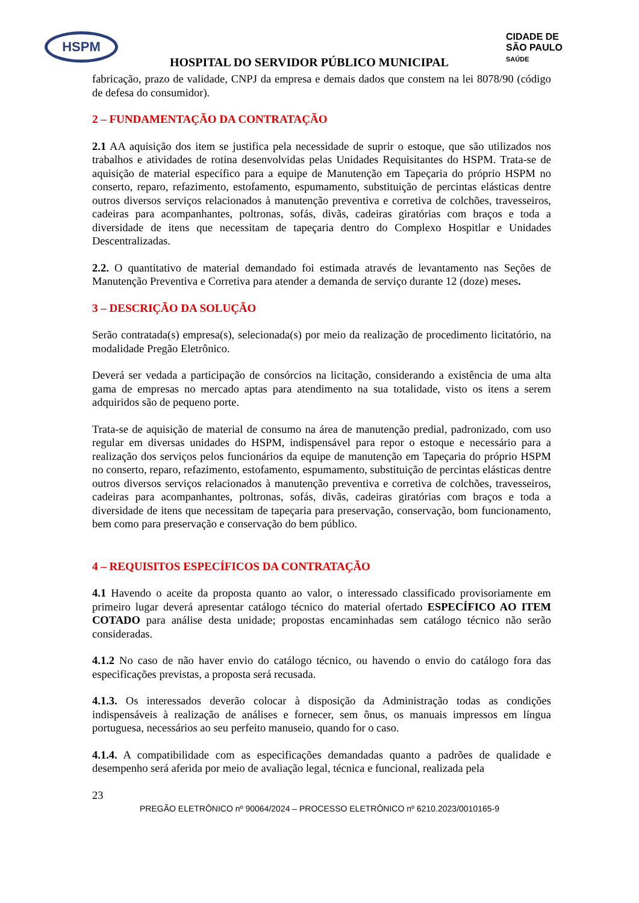HSPM
CIDADE DE
SÃO PAULO
SAÚDE
HOSPITAL DO SERVIDOR PÚBLICO MUNICIPAL
fabricação, prazo de validade, CNPJ da empresa e demais dados que constem na lei 8078/90 (código de defesa do consumidor).
2 – FUNDAMENTAÇÃO DA CONTRATAÇÃO
2.1 AA aquisição dos item se justifica pela necessidade de suprir o estoque, que são utilizados nos trabalhos e atividades de rotina desenvolvidas pelas Unidades Requisitantes do HSPM. Trata-se de aquisição de material específico para a equipe de Manutenção em Tapeçaria do próprio HSPM no conserto, reparo, refazimento, estofamento, espumamento, substituição de percintas elásticas dentre outros diversos serviços relacionados à manutenção preventiva e corretiva de colchões, travesseiros, cadeiras para acompanhantes, poltronas, sofás, divãs, cadeiras giratórias com braços e toda a diversidade de itens que necessitam de tapeçaria dentro do Complexo Hospitlar e Unidades Descentralizadas.
2.2. O quantitativo de material demandado foi estimada através de levantamento nas Seções de Manutenção Preventiva e Corretiva para atender a demanda de serviço durante 12 (doze) meses.
3 – DESCRIÇÃO DA SOLUÇÃO
Serão contratada(s) empresa(s), selecionada(s) por meio da realização de procedimento licitatório, na modalidade Pregão Eletrônico.
Deverá ser vedada a participação de consórcios na licitação, considerando a existência de uma alta gama de empresas no mercado aptas para atendimento na sua totalidade, visto os itens a serem adquiridos são de pequeno porte.
Trata-se de aquisição de material de consumo na área de manutenção predial, padronizado, com uso regular em diversas unidades do HSPM, indispensável para repor o estoque e necessário para a realização dos serviços pelos funcionários da equipe de manutenção em Tapeçaria do próprio HSPM no conserto, reparo, refazimento, estofamento, espumamento, substituição de percintas elásticas dentre outros diversos serviços relacionados à manutenção preventiva e corretiva de colchões, travesseiros, cadeiras para acompanhantes, poltronas, sofás, divãs, cadeiras giratórias com braços e toda a diversidade de itens que necessitam de tapeçaria para preservação, conservação, bom funcionamento, bem como para preservação e conservação do bem público.
4 – REQUISITOS ESPECÍFICOS DA CONTRATAÇÃO
4.1 Havendo o aceite da proposta quanto ao valor, o interessado classificado provisoriamente em primeiro lugar deverá apresentar catálogo técnico do material ofertado ESPECÍFICO AO ITEM COTADO para análise desta unidade; propostas encaminhadas sem catálogo técnico não serão consideradas.
4.1.2 No caso de não haver envio do catálogo técnico, ou havendo o envio do catálogo fora das especificações previstas, a proposta será recusada.
4.1.3. Os interessados deverão colocar à disposição da Administração todas as condições indispensáveis à realização de análises e fornecer, sem ônus, os manuais impressos em língua portuguesa, necessários ao seu perfeito manuseio, quando for o caso.
4.1.4. A compatibilidade com as especificações demandadas quanto a padrões de qualidade e desempenho será aferida por meio de avaliação legal, técnica e funcional, realizada pela
23
PREGÃO ELETRÔNICO nº 90064/2024 – PROCESSO ELETRÔNICO nº 6210.2023/0010165-9